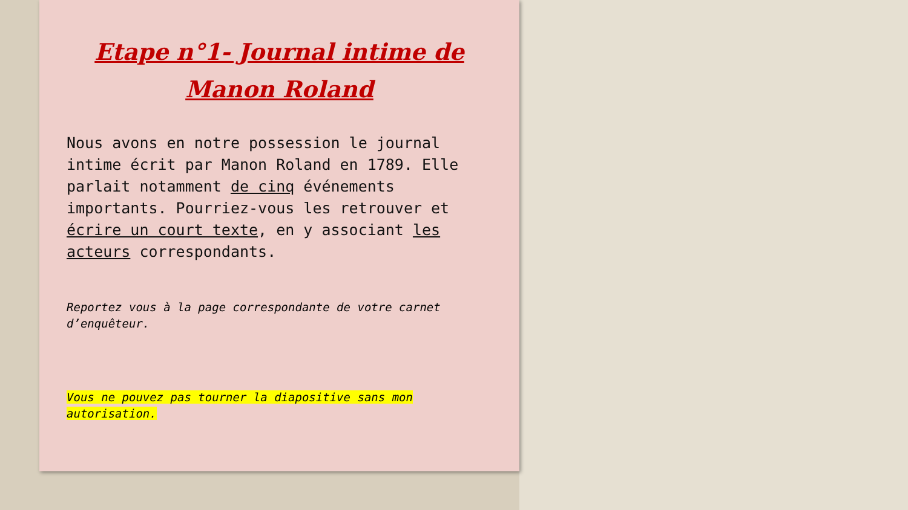Etape n°1- Journal intime de Manon Roland
Nous avons en notre possession le journal intime écrit par Manon Roland en 1789. Elle parlait notamment de cinq événements importants. Pourriez-vous les retrouver et écrire un court texte, en y associant les acteurs correspondants.
Reportez vous à la page correspondante de votre carnet d’enquêteur.
Vous ne pouvez pas tourner la diapositive sans mon autorisation.